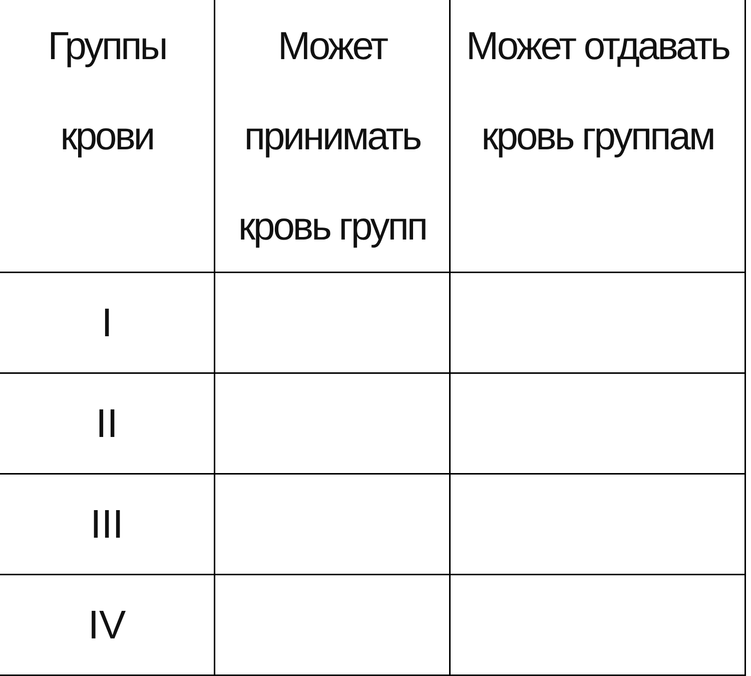| Группы крови | Может принимать кровь групп | Может отдавать кровь группам |
| --- | --- | --- |
| I | | |
| II | | |
| III | | |
| IV | | |